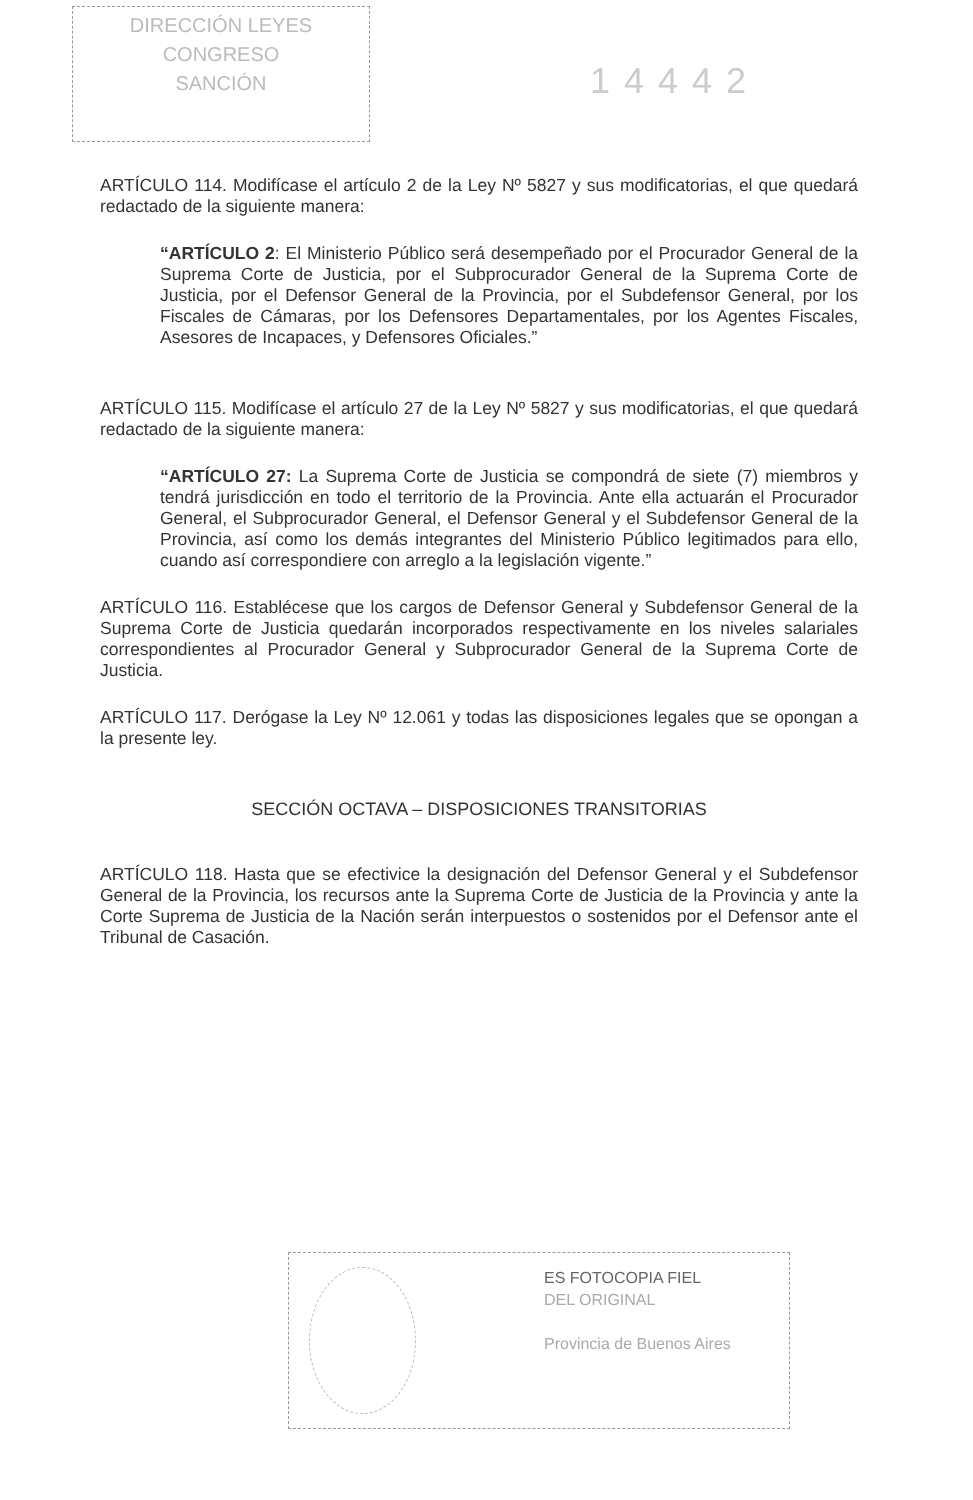DIRECCIÓN LEYES
CONGRESO
SANCIÓN
14442
ARTÍCULO 114. Modifícase el artículo 2 de la Ley Nº 5827 y sus modificatorias, el que quedará redactado de la siguiente manera:
“ARTÍCULO 2: El Ministerio Público será desempeñado por el Procurador General de la Suprema Corte de Justicia, por el Subprocurador General de la Suprema Corte de Justicia, por el Defensor General de la Provincia, por el Subdefensor General, por los Fiscales de Cámaras, por los Defensores Departamentales, por los Agentes Fiscales, Asesores de Incapaces, y Defensores Oficiales.”
ARTÍCULO 115. Modifícase el artículo 27 de la Ley Nº 5827 y sus modificatorias, el que quedará redactado de la siguiente manera:
“ARTÍCULO 27: La Suprema Corte de Justicia se compondrá de siete (7) miembros y tendrá jurisdicción en todo el territorio de la Provincia. Ante ella actuarán el Procurador General, el Subprocurador General, el Defensor General y el Subdefensor General de la Provincia, así como los demás integrantes del Ministerio Público legitimados para ello, cuando así correspondiere con arreglo a la legislación vigente.”
ARTÍCULO 116. Establécese que los cargos de Defensor General y Subdefensor General de la Suprema Corte de Justicia quedarán incorporados respectivamente en los niveles salariales correspondientes al Procurador General y Subprocurador General de la Suprema Corte de Justicia.
ARTÍCULO 117. Derógase la Ley Nº 12.061 y todas las disposiciones legales que se opongan a la presente ley.
SECCIÓN OCTAVA – DISPOSICIONES TRANSITORIAS
ARTÍCULO 118. Hasta que se efectivice la designación del Defensor General y el Subdefensor General de la Provincia, los recursos ante la Suprema Corte de Justicia de la Provincia y ante la Corte Suprema de Justicia de la Nación serán interpuestos o sostenidos por el Defensor ante el Tribunal de Casación.
ES FOTOCOPIA FIEL
DEL ORIGINAL
Provincia de Buenos Aires